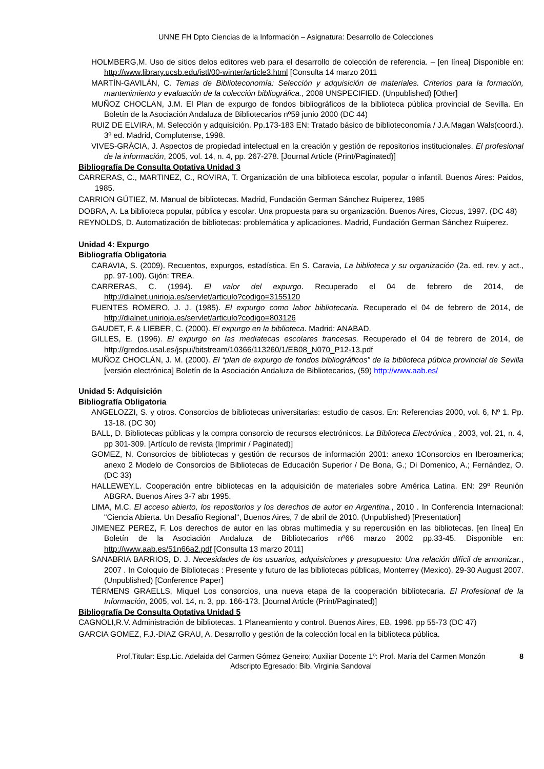UNNE FH Dpto Ciencias de la Información – Asignatura: Desarrollo de Colecciones
HOLMBERG,M. Uso de sitios delos editores web para el desarrollo de colección de referencia. – [en línea] Disponible en: http://www.library.ucsb.edu/istl/00-winter/article3.html [Consulta 14 marzo 2011
MARTÍN-GAVILÁN, C. Temas de Biblioteconomía: Selección y adquisición de materiales. Criterios para la formación, mantenimiento y evaluación de la colección bibliográfica., 2008 UNSPECIFIED. (Unpublished) [Other]
MUÑOZ CHOCLAN, J.M. El Plan de expurgo de fondos bibliográficos de la biblioteca pública provincial de Sevilla. En Boletín de la Asociación Andaluza de Bibliotecarios nº59 junio 2000 (DC 44)
RUIZ DE ELVIRA, M. Selección y adquisición. Pp.173-183 EN: Tratado básico de biblioteconomía / J.A.Magan Wals(coord.). 3º ed. Madrid, Complutense, 1998.
VIVES-GRÀCIA, J. Aspectos de propiedad intelectual en la creación y gestión de repositorios institucionales. El profesional de la información, 2005, vol. 14, n. 4, pp. 267-278. [Journal Article (Print/Paginated)]
Bibliografía De Consulta Optativa Unidad 3
CARRERAS, C., MARTINEZ, C., ROVIRA, T. Organización de una biblioteca escolar, popular o infantil. Buenos Aires: Paidos, 1985.
CARRION GÚTIEZ, M. Manual de bibliotecas. Madrid, Fundación German Sánchez Ruiperez, 1985
DOBRA, A. La biblioteca popular, pública y escolar. Una propuesta para su organización. Buenos Aires, Ciccus, 1997. (DC 48)
REYNOLDS, D. Automatización de bibliotecas: problemática y aplicaciones. Madrid, Fundación German Sánchez Ruiperez.
Unidad 4: Expurgo
Bibliografía Obligatoria
CARAVIA, S. (2009). Recuentos, expurgos, estadística. En S. Caravia, La biblioteca y su organización (2a. ed. rev. y act., pp. 97-100). Gijón: TREA.
CARRERAS, C. (1994). El valor del expurgo. Recuperado el 04 de febrero de 2014, de http://dialnet.unirioja.es/servlet/articulo?codigo=3155120
FUENTES ROMERO, J. J. (1985). El expurgo como labor bibliotecaria. Recuperado el 04 de febrero de 2014, de http://dialnet.unirioja.es/servlet/articulo?codigo=803126
GAUDET, F. & LIEBER, C. (2000). El expurgo en la biblioteca. Madrid: ANABAD.
GILLES, E. (1996). El expurgo en las mediatecas escolares francesas. Recuperado el 04 de febrero de 2014, de http://gredos.usal.es/jspui/bitstream/10366/113260/1/EB08_N070_P12-13.pdf
MUÑOZ CHOCLÁN, J. M. (2000). El “plan de expurgo de fondos bibliográficos” de la biblioteca púbica provincial de Sevilla [versión electrónica] Boletín de la Asociación Andaluza de Bibliotecarios, (59) http://www.aab.es/
Unidad 5: Adquisición
Bibliografía Obligatoria
ANGELOZZI, S. y otros. Consorcios de bibliotecas universitarias: estudio de casos. En: Referencias 2000, vol. 6, Nº 1. Pp. 13-18. (DC 30)
BALL, D. Bibliotecas públicas y la compra consorcio de recursos electrónicos. La Biblioteca Electrónica , 2003, vol. 21, n. 4, pp 301-309. [Artículo de revista (Imprimir / Paginated)]
GOMEZ, N. Consorcios de bibliotecas y gestión de recursos de información 2001: anexo 1Consorcios en Iberoamerica; anexo 2 Modelo de Consorcios de Bibliotecas de Educación Superior / De Bona, G.; Di Domenico, A.; Fernández, O. (DC 33)
HALLEWEY,L. Cooperación entre bibliotecas en la adquisición de materiales sobre América Latina. EN: 29º Reunión ABGRA. Buenos Aires 3-7 abr 1995.
LIMA, M.C. El acceso abierto, los repositorios y los derechos de autor en Argentina., 2010 . In Conferencia Internacional: "Ciencia Abierta. Un Desafío Regional", Buenos Aires, 7 de abril de 2010. (Unpublished) [Presentation]
JIMENEZ PEREZ, F. Los derechos de autor en las obras multimedia y su repercusión en las bibliotecas. [en línea] En Boletín de la Asociación Andaluza de Bibliotecarios nº66 marzo 2002 pp.33-45. Disponible en: http://www.aab.es/51n66a2.pdf [Consulta 13 marzo 2011]
SANABRIA BARRIOS, D. J. Necesidades de los usuarios, adquisiciones y presupuesto: Una relación difícil de armonizar., 2007 . In Coloquio de Bibliotecas : Presente y futuro de las bibliotecas públicas, Monterrey (Mexico), 29-30 August 2007. (Unpublished) [Conference Paper]
TÉRMENS GRAELLS, Miquel Los consorcios, una nueva etapa de la cooperación bibliotecaria. El Profesional de la Información, 2005, vol. 14, n. 3, pp. 166-173. [Journal Article (Print/Paginated)]
Bibliografía De Consulta Optativa Unidad 5
CAGNOLI,R.V. Administración de bibliotecas. 1 Planeamiento y control. Buenos Aires, EB, 1996. pp 55-73 (DC 47)
GARCIA GOMEZ, F.J.-DIAZ GRAU, A. Desarrollo y gestión de la colección local en la biblioteca pública.
Prof.Titular: Esp.Lic. Adelaida del Carmen Gómez Geneiro; Auxiliar Docente 1º: Prof. María del Carmen Monzón 8
Adscripto Egresado: Bib. Virginia Sandoval